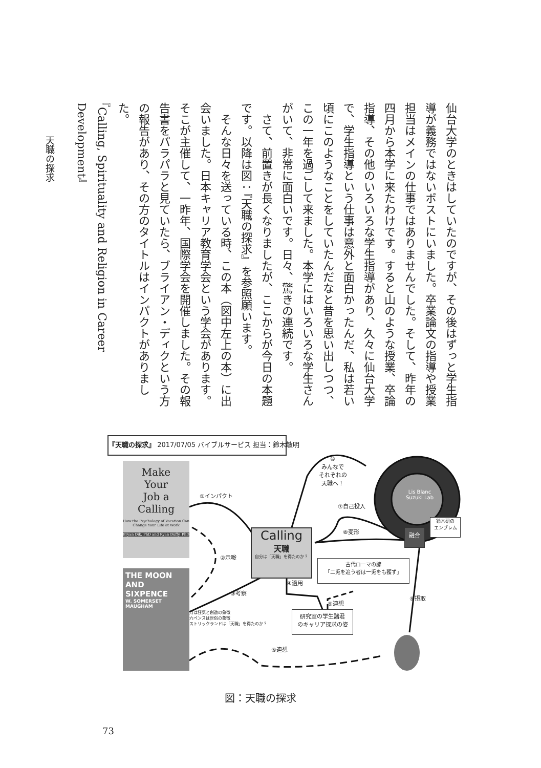仙台大学のときはしていたのですが、その後はずっと学生指
導が義務ではないポストにいました。卒業論文の指導や授業
担当はメインの仕事ではありませんでした。そして、昨年の
四月から本学に来たわけです。すると山のような授業、卒論
指導、その他のいろいろな学生指導があり、久々に仙台大学
で、学生指導という仕事は意外と面白かったんだ、私は若い
頃にこのようなことをしていたんだなと昔を思い出しつつ、
この一年を過ごして来ました。本学にはいろいろな学生さん
がいて、非常に面白いです。日々、驚きの連続です。
　さて、前置きが長くなりましたが、ここからが今日の本題
です。以降は図：『天職の探求』を参照願います。
　そんな日々を送っている時、この本（図中左上の本）に出
会いました。日本キャリア教育学会という学会があります。
そこが主催して、一昨年、国際学会を開催しました。その報
告書をパラパラと見ていたら、ブライアン・ディクという方
の報告があり、その方のタイトルはインパクトがありました。
『Calling, Spirituality and Religion in Career Development』
天職の探求
『天職の探求』 2017/07/05 バイブルサービス 担当：鈴木敏明
Make
Your
Job a
Calling
How the Psychology of Vocation Can Change Your Life at Work
Bryan Dik, PhD and Ryan Duffy, PhD
①インパクト
⑩
みんなで
それぞれの
天職へ！
Lis Blanc
Suzuki Lab
⑦自己投入
Calling
天職
自分は「天職」を得たのか？
⑧変形
融合
鈴木研の
エンブレム
②示唆
THE MOON
AND
SIXPENCE
W. SOMERSET
MAUGHAM
古代ローマの諺
「二兎を追う者は一兎をも獲ず」
④適用
③考察
⑨摂取
⑤連想
研究室の学生諸君
のキャリア探求の姿
月は狂気と創造の象徴
六ペンスは世俗の象徴
ストリックランドは「天職」を得たのか？
⑥連想
図：天職の探求
73